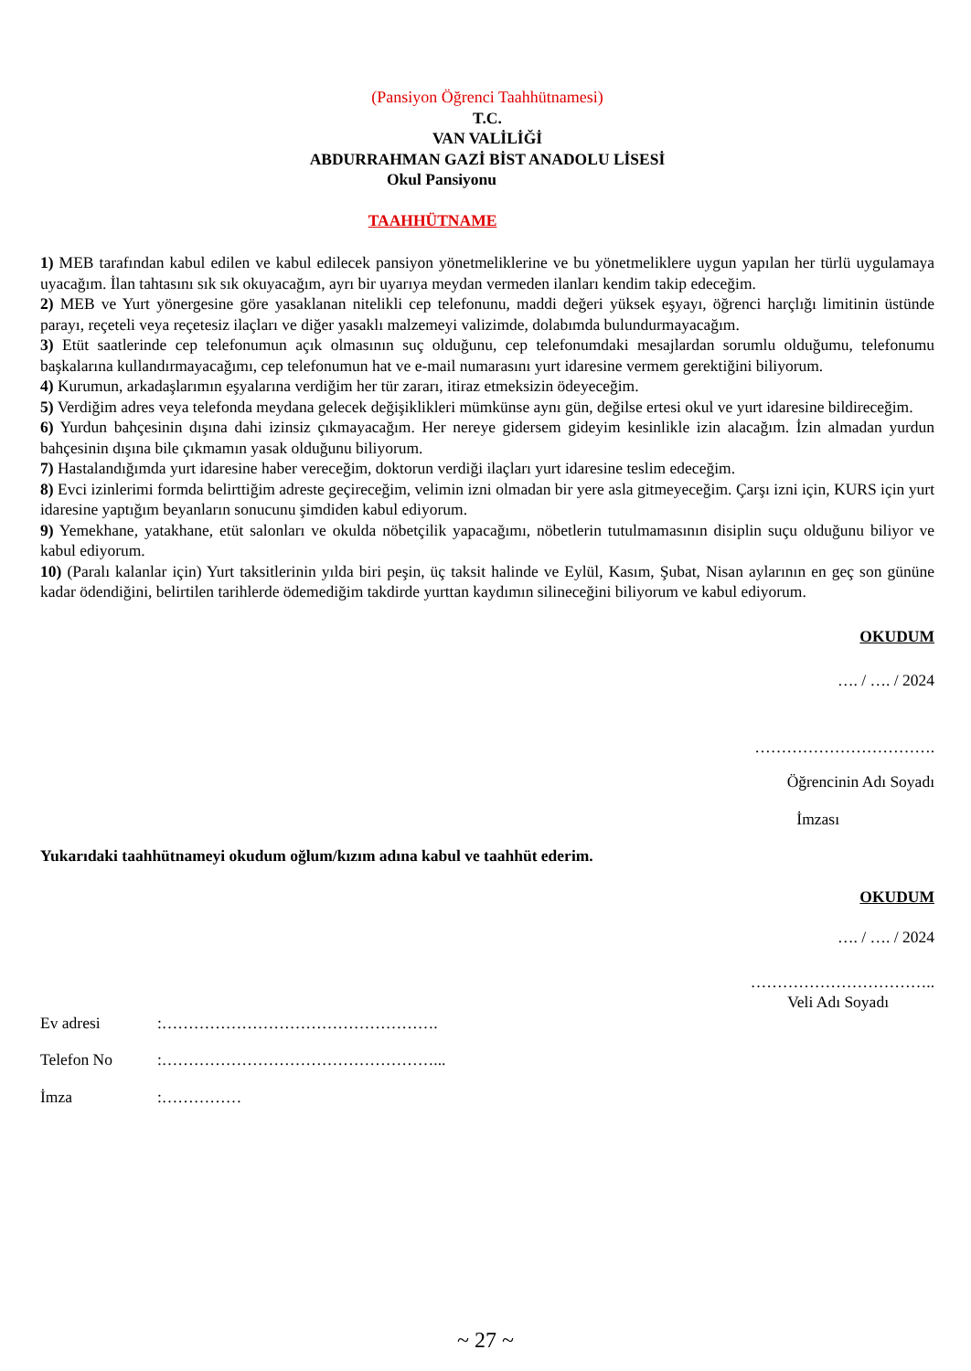(Pansiyon Öğrenci Taahhütnamesi)
T.C.
VAN VALİLİĞİ
ABDURRAHMAN GAZİ BİST ANADOLU LİSESİ
Okul Pansiyonu
TAAHHÜTNAME
1) MEB tarafından kabul edilen ve kabul edilecek pansiyon yönetmeliklerine ve bu yönetmeliklere uygun yapılan her türlü uygulamaya uyacağım. İlan tahtasını sık sık okuyacağım, ayrı bir uyarıya meydan vermeden ilanları kendim takip edeceğim.
2) MEB ve Yurt yönergesine göre yasaklanan nitelikli cep telefonunu, maddi değeri yüksek eşyayı, öğrenci harçlığı limitinin üstünde parayı, reçeteli veya reçetesiz ilaçları ve diğer yasaklı malzemeyi valizimde, dolabımda bulundurmayacağım.
3) Etüt saatlerinde cep telefonumun açık olmasının suç olduğunu, cep telefonumdaki mesajlardan sorumlu olduğumu, telefonumu başkalarına kullandırmayacağımı, cep telefonumun hat ve e-mail numarasını yurt idaresine vermem gerektiğini biliyorum.
4) Kurumun, arkadaşlarımın eşyalarına verdiğim her tür zararı, itiraz etmeksizin ödeyeceğim.
5) Verdiğim adres veya telefonda meydana gelecek değişiklikleri mümkünse aynı gün, değilse ertesi okul ve yurt idaresine bildireceğim.
6) Yurdun bahçesinin dışına dahi izinsiz çıkmayacağım. Her nereye gidersem gideyim kesinlikle izin alacağım. İzin almadan yurdun bahçesinin dışına bile çıkmamın yasak olduğunu biliyorum.
7) Hastalandığımda yurt idaresine haber vereceğim, doktorun verdiği ilaçları yurt idaresine teslim edeceğim.
8) Evci izinlerimi formda belirttiğim adreste geçireceğim, velimin izni olmadan bir yere asla gitmeyeceğim. Çarşı izni için, KURS için yurt idaresine yaptığım beyanların sonucunu şimdiden kabul ediyorum.
9) Yemekhane, yatakhane, etüt salonları ve okulda nöbetçilik yapacağımı, nöbetlerin tutulmamasının disiplin suçu olduğunu biliyor ve kabul ediyorum.
10) (Paralı kalanlar için) Yurt taksitlerinin yılda biri peşin, üç taksit halinde ve Eylül, Kasım, Şubat, Nisan aylarının en geç son gününe kadar ödendiğini, belirtilen tarihlerde ödemediğim takdirde yurttan kaydımın silineceğini biliyorum ve kabul ediyorum.
OKUDUM
…. / …. / 2024
…………………………….
Öğrencinin Adı Soyadı
İmzası
Yukarıdaki taahhütnameyi okudum oğlum/kızım adına kabul ve taahhüt ederim.
OKUDUM
…. / …. / 2024
……………………………..
Veli Adı Soyadı
Ev adresi :…………………………………………….
Telefon No :……………………………………………...
İmza :……………
~ 27 ~